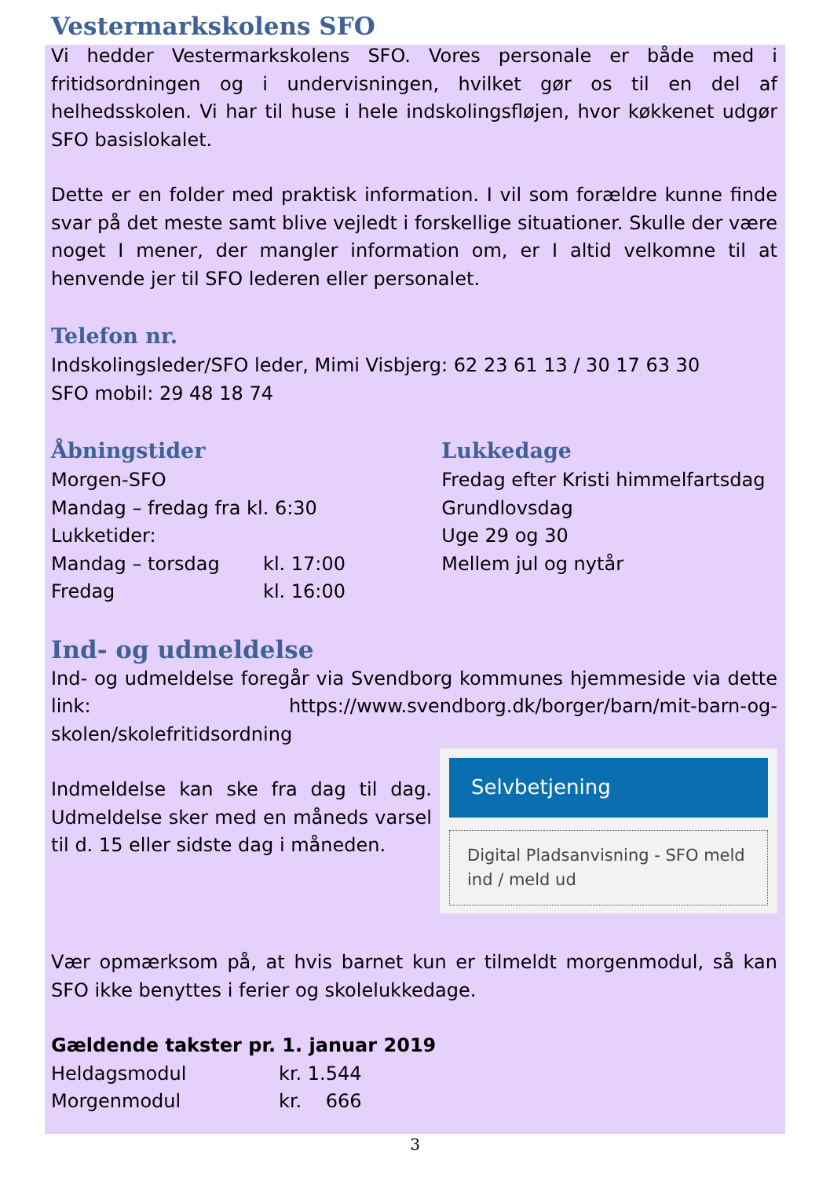Vestermarkskolens SFO
Vi hedder Vestermarkskolens SFO. Vores personale er både med i fritidsordningen og i undervisningen, hvilket gør os til en del af helhedsskolen. Vi har til huse i hele indskolingsfløjen, hvor køkkenet udgør SFO basislokalet.
Dette er en folder med praktisk information. I vil som forældre kunne finde svar på det meste samt blive vejledt i forskellige situationer. Skulle der være noget I mener, der mangler information om, er I altid velkomne til at henvende jer til SFO lederen eller personalet.
Telefon nr.
Indskolingsleder/SFO leder, Mimi Visbjerg: 62 23 61 13 / 30 17 63 30
SFO mobil: 29 48 18 74
Åbningstider
Morgen-SFO
Mandag – fredag fra kl. 6:30
Lukketider:
| Mandag – torsdag | kl. 17:00 |
| Fredag | kl. 16:00 |
Lukkedage
Fredag efter Kristi himmelfartsdag
Grundlovsdag
Uge 29 og 30
Mellem jul og nytår
Ind- og udmeldelse
Ind- og udmeldelse foregår via Svendborg kommunes hjemmeside via dette link: https://www.svendborg.dk/borger/barn/mit-barn-og-skolen/skolefritidsordning
Selvbetjening
Digital Pladsanvisning - SFO meld ind / meld ud
Indmeldelse kan ske fra dag til dag. Udmeldelse sker med en måneds varsel til d. 15 eller sidste dag i måneden.
Vær opmærksom på, at hvis barnet kun er tilmeldt morgenmodul, så kan SFO ikke benyttes i ferier og skolelukkedage.
Gældende takster pr. 1. januar 2019
| Heldagsmodul | kr. 1.544 |
| Morgenmodul | kr. 666 |
3